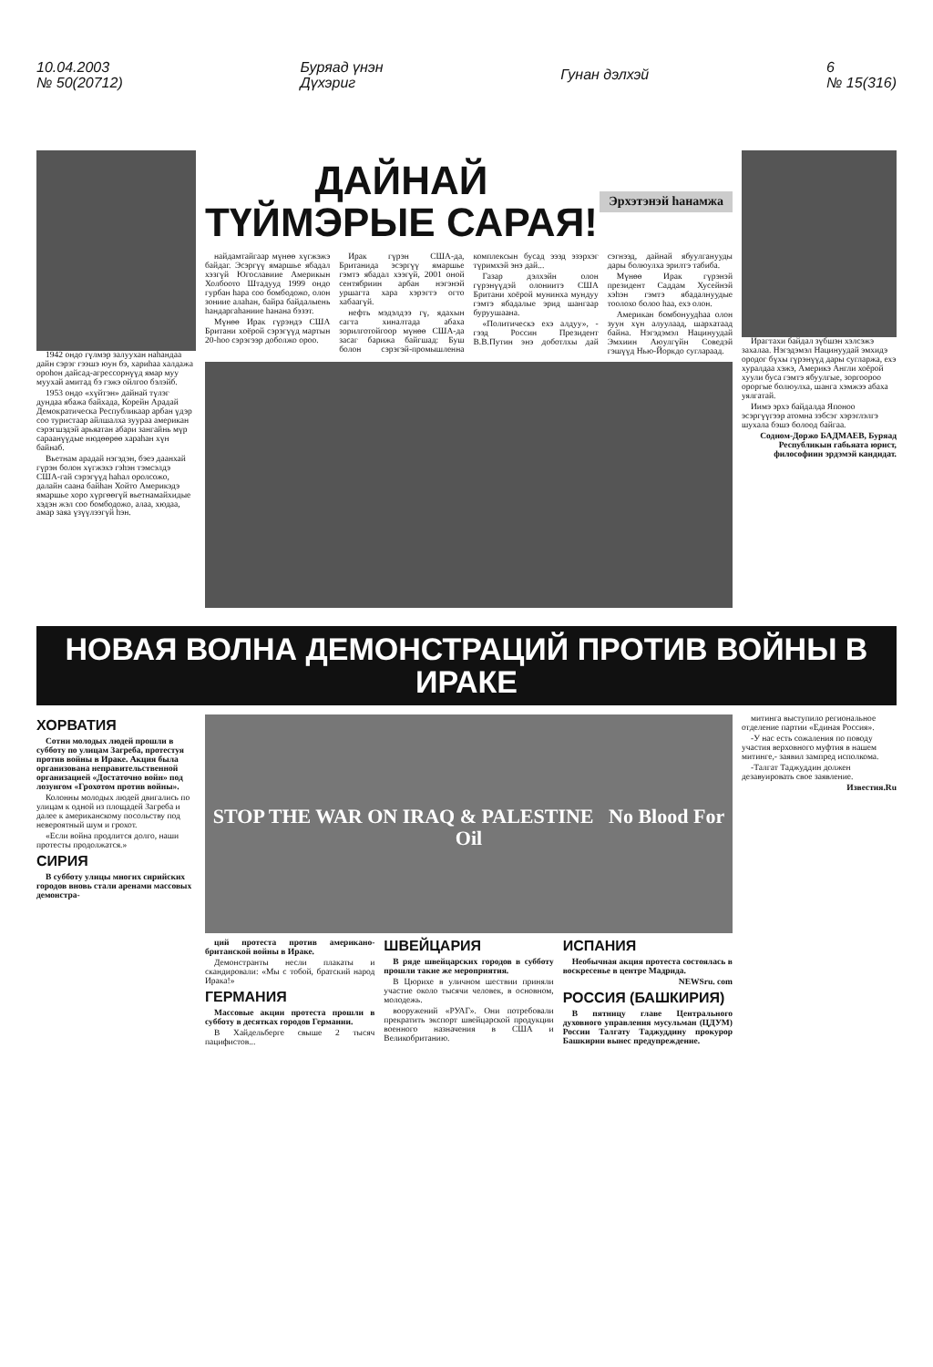10.04.2003
№ 50(20712)
Буряад үнэн
Дүхэриг
Гунан дэлхэй
6
№ 15(316)
1942 ондо гүлмэр залуухан наһандаа дайн сэрэг гээшэ юун бэ, хариһаа халдажа ороһон дайсад-агрессорнүүд ямар муу муухай амитад бэ гэжэ ойлгоо бэлэйб.
1953 ондо «хүйтэн» дайнай түлэг дундаа ябажа байхада, Корейн Арадай Демократическа Республикаар арбан үдэр соо туристаар айлшалха зуураа американ сэрэгшэдэй арьяатан абари зангайнь мүр сараанүүдые нюдөөрөө хараһан хүн байнаб.
Вьетнам арадай нэгэдэн, бэеэ даанхай гүрэн болон хүгжэхэ гэһэн тэмсэлдэ США-гай сэрэгүүд һаһал оролсожо, далайн саана байһан Хойто Америкэдэ ямаршье хоро хүргөөгүй вьетнамайхидые хэдэн жэл соо бомбодожо, алаа, хюдаа, амар заяа үзүүлээгүй һэн.
ДАЙНАЙ
ТҮЙМЭРЫЕ САРАЯ!
Эрхэтэнэй һанамжа
найдамтайгаар мүнөө хүгжэжэ байдаг. Эсэргүү ямаршье ябадал хэзгүй Югославиие Америкын Холбоото Штадууд 1999 ондо гурбан һара соо бомбодожо, олон зониие алаһан, байра байдалыень һандаргаһаниие һанана бэзэт.
Мүнөө Ирак гүрэндэ США Британи хоёрой сэрэгүүд мартын 20-һоо сэрэгээр доболжо ороо.
Ирак гүрэн США-да, Британида эсэргүү ямаршье гэмтэ ябадал хээгүй, 2001 оной сентябриин арбан нэгэнэй уршагта хара хэрэгтэ огто хабаагүй.
нефть мэдэлдээ гү, ядахын сагта хиналтада абаха зорилготойгоор мүнөө США-да засаг барижа байгшад: Буш болон сэрэгэй-промышленна комплексын бусад эээд эзэрхэг түримхэй энэ дай...
Газар дэлхэйн олон гүрэнүүдэй олониитэ США Британи хоёрой мунинха мундуу гэмтэ ябадалые эрид шангаар буруушаана.
«Политическэ ехэ алдуу», - гээд Россин Президент В.В.Путин энэ доботлхы дай сэгнээд, дайнай ябуулганууды дары болюулха эрилтэ табиба.
Мүнөө Ирак гүрэнэй президент Саддам Хусейнэй хэһэн гэмтэ ябадалнуудые тоолохо болоо һаа, ехэ олон.
Американ бомбонуудһаа олон зуун хүн алуулаад, шархатаад байна. Нэгэдэмэл Нацинуудай Эмхиин Аюулгүйн Соведэй гэшүүд Нью-Йоркдо суглараад.
Ирагтахи байдал зүбшэн хэлсэжэ захалаа. Нэгэдэмэл Нацинуудай эмхидэ ородог бүхы гүрэнүүд дары сугларжа, ехэ хуралдаа хэжэ, Америкэ Англи хоёрой хуули буса гэмтэ ябуулгые, зоргоороо ороргые болюулха, шанга хэмжээ абаха уялгатай.
Иимэ эрхэ байдалда Японоо эсэргүүгээр атомна зэбсэг хэрэглэлгэ шухала бэшэ болоод байгаа.
Содном-Доржо БАДМАЕВ, Буряад Республикын габьяата юрист, философиин эрдэмэй кандидат.
НОВАЯ ВОЛНА ДЕМОНСТРАЦИЙ ПРОТИВ ВОЙНЫ В ИРАКЕ
ХОРВАТИЯ
Сотни молодых людей прошли в субботу по улицам Загреба, протестуя против войны в Ираке. Акция была организована неправительственной организацией «Достаточно войн» под лозунгом «Грохотом против войны».
Колонны молодых людей двигались по улицам к одной из площадей Загреба и далее к американскому посольству под невероятный шум и грохот.
«Если война продлится долго, наши протесты продолжатся.»
СИРИЯ
В субботу улицы многих сирийских городов вновь стали аренами массовых демонстра-
STOP THE WAR ON IRAQ & PALESTINE No Blood For Oil
ций протеста против американо-британской войны в Ираке.
Демонстранты несли плакаты и скандировали: «Мы с тобой, братский народ Ирака!»
ГЕРМАНИЯ
Массовые акции протеста прошли в субботу в десятках городов Германии.
В Хайдельберге свыше 2 тысяч пацифистов...
ШВЕЙЦАРИЯ
В ряде швейцарских городов в субботу прошли такие же мероприятия.
В Цюрихе в уличном шествии приняли участие около тысячи человек, в основном, молодежь.
вооружений «РУАГ». Они потребовали прекратить экспорт швейцарской продукции военного назначения в США и Великобританию.
ИСПАНИЯ
Необычная акция протеста состоялась в воскресенье в центре Мадрида.
NEWSru. com
РОССИЯ (БАШКИРИЯ)
В пятницу главе Центрального духовного управления мусульман (ЦДУМ) России Талгату Таджуддину прокурор Башкирии вынес предупреждение.
митинга выступило региональное отделение партии «Единая Россия».
-У нас есть сожаления по поводу участия верховного муфтия в нашем митинге,- заявил зампред исполкома.
-Талгат Таджуддин должен дезавуировать свое заявление.
Известия.Ru